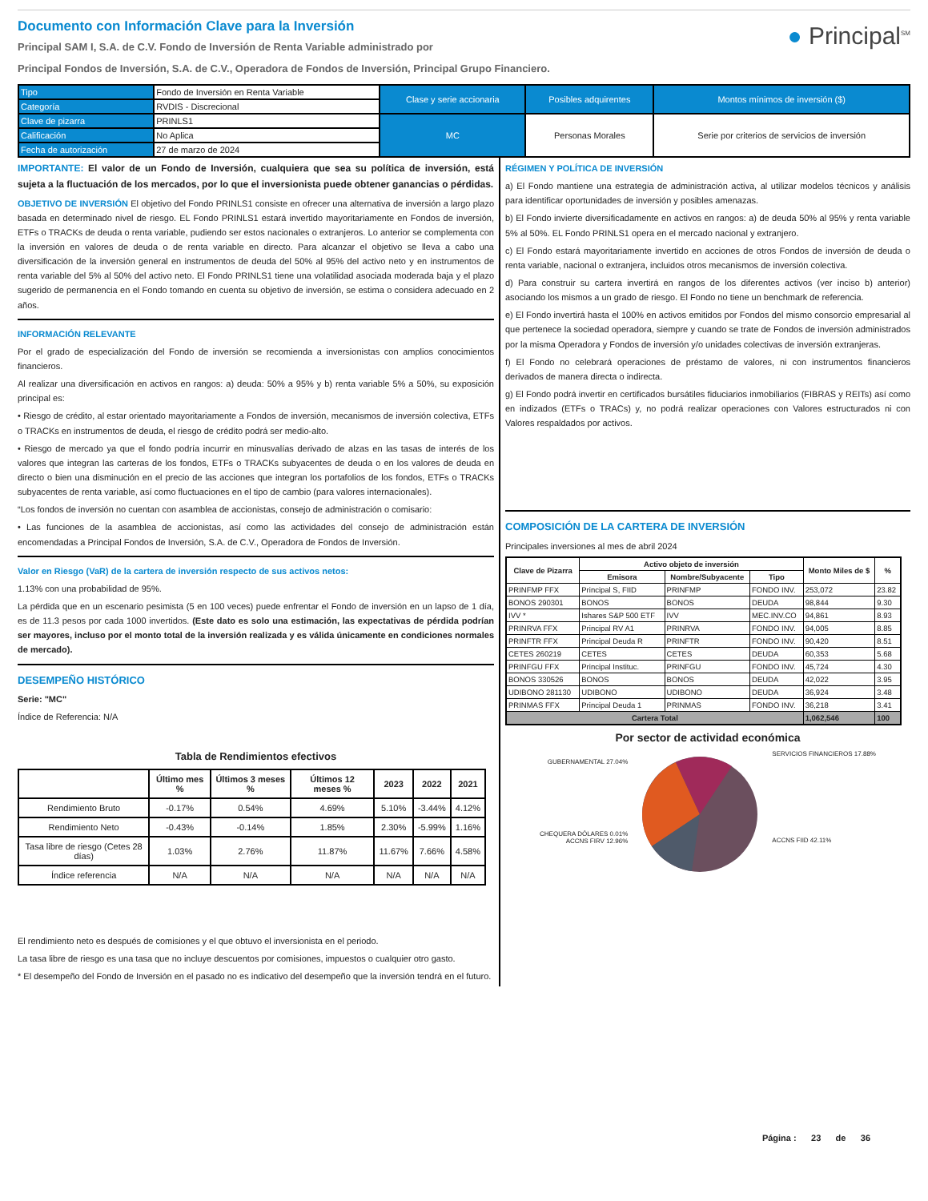Documento con Información Clave para la Inversión
Principal SAM I, S.A. de C.V. Fondo de Inversión de Renta Variable administrado por
Principal Fondos de Inversión, S.A. de C.V., Operadora de Fondos de Inversión, Principal Grupo Financiero.
● Principal<sup>SM</sup>
| Tipo | Fondo de Inversión en Renta Variable | Clase y serie accionaria | Posibles adquirentes | Montos mínimos de inversión ($) |
| Categoría | RVDIS - Discrecional | | | |
| Clave de pizarra | PRINLS1 | MC | Personas Morales | Serie por criterios de servicios de inversión |
| Calificación | No Aplica | | | |
| Fecha de autorización | 27 de marzo de 2024 | | | |
IMPORTANTE: El valor de un Fondo de Inversión, cualquiera que sea su política de inversión, está sujeta a la fluctuación de los mercados, por lo que el inversionista puede obtener ganancias o pérdidas.
OBJETIVO DE INVERSIÓN El objetivo del Fondo PRINLS1 consiste en ofrecer una alternativa de inversión a largo plazo basada en determinado nivel de riesgo. EL Fondo PRINLS1 estará invertido mayoritariamente en Fondos de inversión, ETFs o TRACKs de deuda o renta variable, pudiendo ser estos nacionales o extranjeros. Lo anterior se complementa con la inversión en valores de deuda o de renta variable en directo. Para alcanzar el objetivo se lleva a cabo una diversificación de la inversión general en instrumentos de deuda del 50% al 95% del activo neto y en instrumentos de renta variable del 5% al 50% del activo neto. El Fondo PRINLS1 tiene una volatilidad asociada moderada baja y el plazo sugerido de permanencia en el Fondo tomando en cuenta su objetivo de inversión, se estima o considera adecuado en 2 años.
INFORMACIÓN RELEVANTE
Por el grado de especialización del Fondo de inversión se recomienda a inversionistas con amplios conocimientos financieros.
Al realizar una diversificación en activos en rangos: a) deuda: 50% a 95% y b) renta variable 5% a 50%, su exposición principal es:
• Riesgo de crédito, al estar orientado mayoritariamente a Fondos de inversión, mecanismos de inversión colectiva, ETFs o TRACKs en instrumentos de deuda, el riesgo de crédito podrá ser medio-alto.
• Riesgo de mercado ya que el fondo podría incurrir en minusvalías derivado de alzas en las tasas de interés de los valores que integran las carteras de los fondos, ETFs o TRACKs subyacentes de deuda o en los valores de deuda en directo o bien una disminución en el precio de las acciones que integran los portafolios de los fondos, ETFs o TRACKs subyacentes de renta variable, así como fluctuaciones en el tipo de cambio (para valores internacionales).
“Los fondos de inversión no cuentan con asamblea de accionistas, consejo de administración o comisario:
• Las funciones de la asamblea de accionistas, así como las actividades del consejo de administración están encomendadas a Principal Fondos de Inversión, S.A. de C.V., Operadora de Fondos de Inversión.
Valor en Riesgo (VaR) de la cartera de inversión respecto de sus activos netos:
1.13% con una probabilidad de 95%.
La pérdida que en un escenario pesimista (5 en 100 veces) puede enfrentar el Fondo de inversión en un lapso de 1 día, es de 11.3 pesos por cada 1000 invertidos. (Este dato es solo una estimación, las expectativas de pérdida podrían ser mayores, incluso por el monto total de la inversión realizada y es válida únicamente en condiciones normales de mercado).
DESEMPEÑO HISTÓRICO
Serie: "MC"
Índice de Referencia: N/A
Tabla de Rendimientos efectivos
| | Último mes % | Últimos 3 meses % | Últimos 12 meses % | 2023 | 2022 | 2021 |
| --- | --- | --- | --- | --- | --- | --- |
| Rendimiento Bruto | -0.17% | 0.54% | 4.69% | 5.10% | -3.44% | 4.12% |
| Rendimiento Neto | -0.43% | -0.14% | 1.85% | 2.30% | -5.99% | 1.16% |
| Tasa libre de riesgo (Cetes 28 días) | 1.03% | 2.76% | 11.87% | 11.67% | 7.66% | 4.58% |
| Índice referencia | N/A | N/A | N/A | N/A | N/A | N/A |
El rendimiento neto es después de comisiones y el que obtuvo el inversionista en el periodo.
La tasa libre de riesgo es una tasa que no incluye descuentos por comisiones, impuestos o cualquier otro gasto.
* El desempeño del Fondo de Inversión en el pasado no es indicativo del desempeño que la inversión tendrá en el futuro.
RÉGIMEN Y POLÍTICA DE INVERSIÓN
a) El Fondo mantiene una estrategia de administración activa, al utilizar modelos técnicos y análisis para identificar oportunidades de inversión y posibles amenazas.
b) El Fondo invierte diversificadamente en activos en rangos: a) de deuda 50% al 95% y renta variable 5% al 50%. EL Fondo PRINLS1 opera en el mercado nacional y extranjero.
c) El Fondo estará mayoritariamente invertido en acciones de otros Fondos de inversión de deuda o renta variable, nacional o extranjera, incluidos otros mecanismos de inversión colectiva.
d) Para construir su cartera invertirá en rangos de los diferentes activos (ver inciso b) anterior) asociando los mismos a un grado de riesgo. El Fondo no tiene un benchmark de referencia.
e) El Fondo invertirá hasta el 100% en activos emitidos por Fondos del mismo consorcio empresarial al que pertenece la sociedad operadora, siempre y cuando se trate de Fondos de inversión administrados por la misma Operadora y Fondos de inversión y/o unidades colectivas de inversión extranjeras.
f) El Fondo no celebrará operaciones de préstamo de valores, ni con instrumentos financieros derivados de manera directa o indirecta.
g) El Fondo podrá invertir en certificados bursátiles fiduciarios inmobiliarios (FIBRAS y REITs) así como en indizados (ETFs o TRACs) y, no podrá realizar operaciones con Valores estructurados ni con Valores respaldados por activos.
COMPOSICIÓN DE LA CARTERA DE INVERSIÓN
Principales inversiones al mes de abril 2024
| Clave de Pizarra | Activo objeto de inversión | | | Monto Miles de $ | % |
| --- | --- | --- | --- | --- | --- |
| | Emisora | Nombre/Subyacente | Tipo | | |
| PRINFMP FFX | Principal S, FIID | PRINFMP | FONDO INV. | 253,072 | 23.82 |
| BONOS 290301 | BONOS | BONOS | DEUDA | 98,844 | 9.30 |
| IVV * | Ishares S&P 500 ETF | IVV | MEC.INV.CO | 94,861 | 8.93 |
| PRINRVA FFX | Principal RV A1 | PRINRVA | FONDO INV. | 94,005 | 8.85 |
| PRINFTR FFX | Principal Deuda R | PRINFTR | FONDO INV. | 90,420 | 8.51 |
| CETES 260219 | CETES | CETES | DEUDA | 60,353 | 5.68 |
| PRINFGU FFX | Principal Instituc. | PRINFGU | FONDO INV. | 45,724 | 4.30 |
| BONOS 330526 | BONOS | BONOS | DEUDA | 42,022 | 3.95 |
| UDIBONO 281130 | UDIBONO | UDIBONO | DEUDA | 36,924 | 3.48 |
| PRINMAS FFX | Principal Deuda 1 | PRINMAS | FONDO INV. | 36,218 | 3.41 |
| Cartera Total | | | | 1,062,546 | 100 |
Por sector de actividad económica
GUBERNAMENTAL 27.04%
CHEQUERA DÓLARES 0.01%
ACCNS FIRV 12.96%
SERVICIOS FINANCIEROS 17.88%
ACCNS FIID 42.11%
Página : 23 de 36